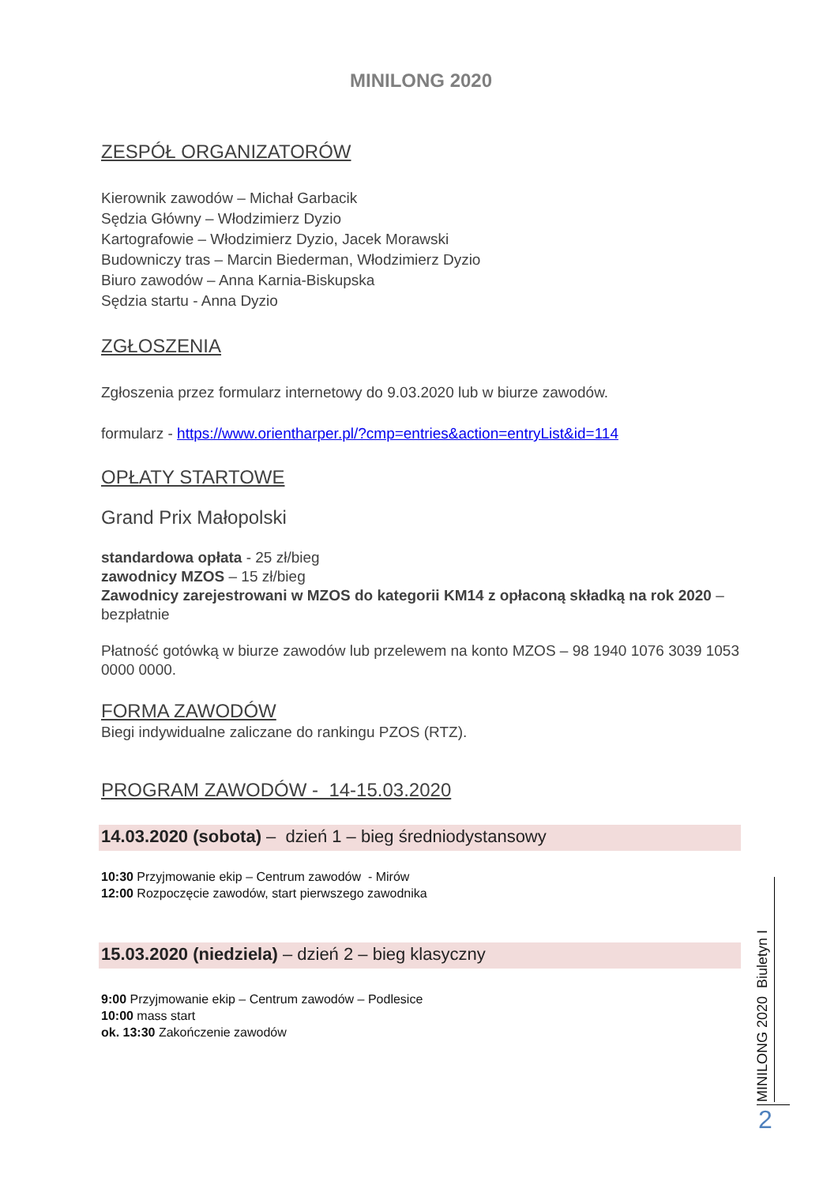MINILONG 2020
ZESPÓŁ ORGANIZATORÓW
Kierownik zawodów – Michał Garbacik
Sędzia Główny – Włodzimierz Dyzio
Kartografowie – Włodzimierz Dyzio, Jacek Morawski
Budowniczy tras – Marcin Biederman, Włodzimierz Dyzio
Biuro zawodów – Anna Karnia-Biskupska
Sędzia startu - Anna Dyzio
ZGŁOSZENIA
Zgłoszenia przez formularz internetowy do 9.03.2020 lub w biurze zawodów.
formularz - https://www.orientharper.pl/?cmp=entries&action=entryList&id=114
OPŁATY STARTOWE
Grand Prix Małopolski
standardowa opłata - 25 zł/bieg
zawodnicy MZOS – 15 zł/bieg
Zawodnicy zarejestrowani w MZOS do kategorii KM14 z opłaconą składką na rok 2020 – bezpłatnie
Płatność gotówką w biurze zawodów lub przelewem na konto MZOS – 98 1940 1076 3039 1053 0000 0000.
FORMA ZAWODÓW
Biegi indywidualne zaliczane do rankingu PZOS (RTZ).
PROGRAM ZAWODÓW - 14-15.03.2020
14.03.2020 (sobota) – dzień 1 – bieg średniodystansowy
10:30 Przyjmowanie ekip – Centrum zawodów - Mirów
12:00 Rozpoczęcie zawodów, start pierwszego zawodnika
15.03.2020 (niedziela) – dzień 2 – bieg klasyczny
9:00 Przyjmowanie ekip – Centrum zawodów – Podlesice
10:00 mass start
ok. 13:30 Zakończenie zawodów
MINILONG 2020 Biuletyn I
2